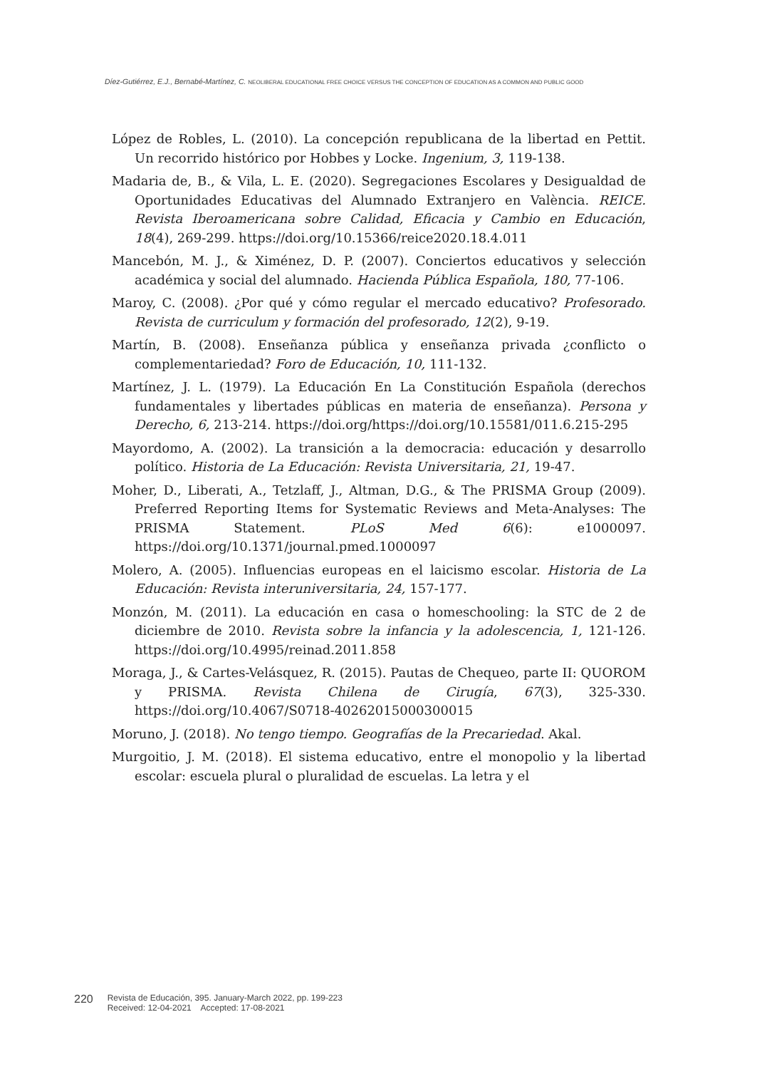Díez-Gutiérrez, E.J., Bernabé-Martínez, C. NEOLIBERAL EDUCATIONAL FREE CHOICE VERSUS THE CONCEPTION OF EDUCATION AS A COMMON AND PUBLIC GOOD
López de Robles, L. (2010). La concepción republicana de la libertad en Pettit. Un recorrido histórico por Hobbes y Locke. Ingenium, 3, 119-138.
Madaria de, B., & Vila, L. E. (2020). Segregaciones Escolares y Desigualdad de Oportunidades Educativas del Alumnado Extranjero en València. REICE. Revista Iberoamericana sobre Calidad, Eficacia y Cambio en Educación, 18(4), 269-299. https://doi.org/10.15366/reice2020.18.4.011
Mancebón, M. J., & Ximénez, D. P. (2007). Conciertos educativos y selección académica y social del alumnado. Hacienda Pública Española, 180, 77-106.
Maroy, C. (2008). ¿Por qué y cómo regular el mercado educativo? Profesorado. Revista de curriculum y formación del profesorado, 12(2), 9-19.
Martín, B. (2008). Enseñanza pública y enseñanza privada ¿conflicto o complementariedad? Foro de Educación, 10, 111-132.
Martínez, J. L. (1979). La Educación En La Constitución Española (derechos fundamentales y libertades públicas en materia de enseñanza). Persona y Derecho, 6, 213-214. https://doi.org/https://doi.org/10.15581/011.6.215-295
Mayordomo, A. (2002). La transición a la democracia: educación y desarrollo político. Historia de La Educación: Revista Universitaria, 21, 19-47.
Moher, D., Liberati, A., Tetzlaff, J., Altman, D.G., & The PRISMA Group (2009). Preferred Reporting Items for Systematic Reviews and Meta-Analyses: The PRISMA Statement. PLoS Med 6(6): e1000097. https://doi.org/10.1371/journal.pmed.1000097
Molero, A. (2005). Influencias europeas en el laicismo escolar. Historia de La Educación: Revista interuniversitaria, 24, 157-177.
Monzón, M. (2011). La educación en casa o homeschooling: la STC de 2 de diciembre de 2010. Revista sobre la infancia y la adolescencia, 1, 121-126. https://doi.org/10.4995/reinad.2011.858
Moraga, J., & Cartes-Velásquez, R. (2015). Pautas de Chequeo, parte II: QUOROM y PRISMA. Revista Chilena de Cirugía, 67(3), 325-330. https://doi.org/10.4067/S0718-40262015000300015
Moruno, J. (2018). No tengo tiempo. Geografías de la Precariedad. Akal.
Murgoitio, J. M. (2018). El sistema educativo, entre el monopolio y la libertad escolar: escuela plural o pluralidad de escuelas. La letra y el
220 Revista de Educación, 395. January-March 2022, pp. 199-223
Received: 12-04-2021 Accepted: 17-08-2021